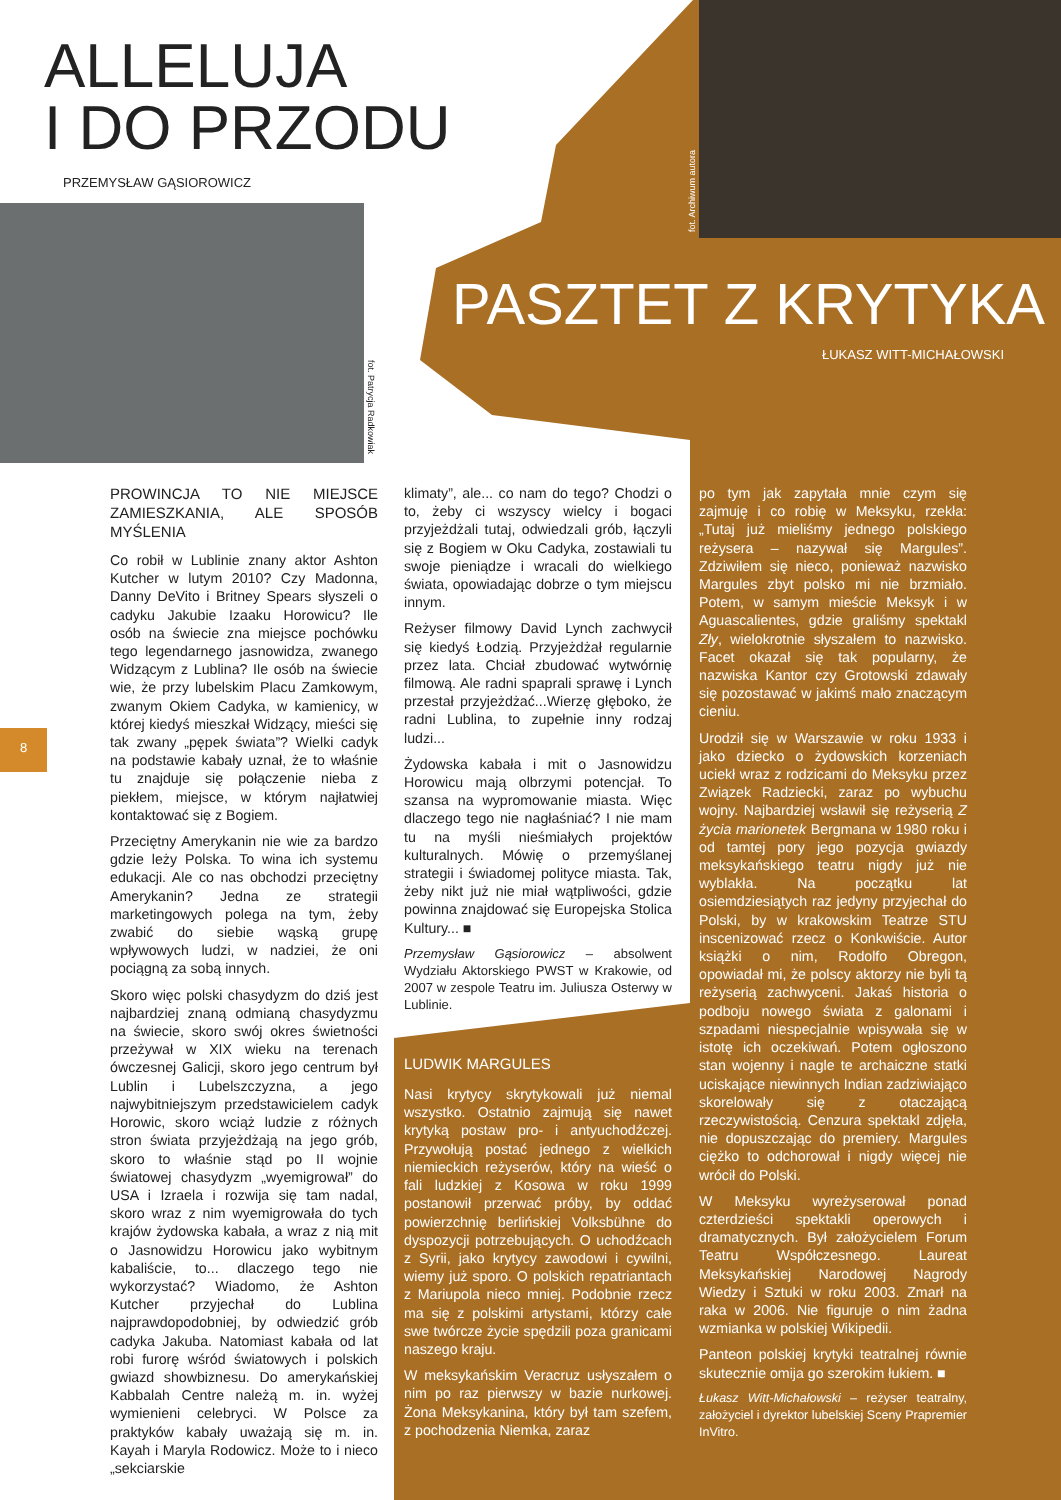ALLELUJA
I DO PRZODU
PRZEMYSŁAW GĄSIOROWICZ
fot. Patrycja Radkowiak
fot. Archiwum autora
PASZTET Z KRYTYKA
ŁUKASZ WITT-MICHAŁOWSKI
8
PROWINCJA TO NIE MIEJSCE ZAMIESZKANIA, ALE SPOSÓB MYŚLENIA
Co robił w Lublinie znany aktor Ashton Kutcher w lutym 2010? Czy Madonna, Danny DeVito i Britney Spears słyszeli o cadyku Jakubie Izaaku Horowicu? Ile osób na świecie zna miejsce pochówku tego legendarnego jasnowidza, zwanego Widzącym z Lublina? Ile osób na świecie wie, że przy lubelskim Placu Zamkowym, zwanym Okiem Cadyka, w kamienicy, w której kiedyś mieszkał Widzący, mieści się tak zwany „pępek świata”? Wielki cadyk na podstawie kabały uznał, że to właśnie tu znajduje się połączenie nieba z piekłem, miejsce, w którym najłatwiej kontaktować się z Bogiem.
Przeciętny Amerykanin nie wie za bardzo gdzie leży Polska. To wina ich systemu edukacji. Ale co nas obchodzi przeciętny Amerykanin? Jedna ze strategii marketingowych polega na tym, żeby zwabić do siebie wąską grupę wpływowych ludzi, w nadziei, że oni pociągną za sobą innych.
Skoro więc polski chasydyzm do dziś jest najbardziej znaną odmianą chasydyzmu na świecie, skoro swój okres świetności przeżywał w XIX wieku na terenach ówczesnej Galicji, skoro jego centrum był Lublin i Lubelszczyzna, a jego najwybitniejszym przedstawicielem cadyk Horowic, skoro wciąż ludzie z różnych stron świata przyjeżdżają na jego grób, skoro to właśnie stąd po II wojnie światowej chasydyzm „wyemigrował” do USA i Izraela i rozwija się tam nadal, skoro wraz z nim wyemigrowała do tych krajów żydowska kabała, a wraz z nią mit o Jasnowidzu Horowicu jako wybitnym kabaliście, to... dlaczego tego nie wykorzystać? Wiadomo, że Ashton Kutcher przyjechał do Lublina najprawdopodobniej, by odwiedzić grób cadyka Jakuba. Natomiast kabała od lat robi furorę wśród światowych i polskich gwiazd showbiznesu. Do amerykańskiej Kabbalah Centre należą m. in. wyżej wymienieni celebryci. W Polsce za praktyków kabały uważają się m. in. Kayah i Maryla Rodowicz. Może to i nieco „sekciarskie
klimaty”, ale... co nam do tego? Chodzi o to, żeby ci wszyscy wielcy i bogaci przyjeżdżali tutaj, odwiedzali grób, łączyli się z Bogiem w Oku Cadyka, zostawiali tu swoje pieniądze i wracali do wielkiego świata, opowiadając dobrze o tym miejscu innym.
Reżyser filmowy David Lynch zachwycił się kiedyś Łodzią. Przyjeżdżał regularnie przez lata. Chciał zbudować wytwórnię filmową. Ale radni spaprali sprawę i Lynch przestał przyjeżdżać...Wierzę głęboko, że radni Lublina, to zupełnie inny rodzaj ludzi...
Żydowska kabała i mit o Jasnowidzu Horowicu mają olbrzymi potencjał. To szansa na wypromowanie miasta. Więc dlaczego tego nie nagłaśniać? I nie mam tu na myśli nieśmiałych projektów kulturalnych. Mówię o przemyślanej strategii i świadomej polityce miasta. Tak, żeby nikt już nie miał wątpliwości, gdzie powinna znajdować się Europejska Stolica Kultury... ■
Przemysław Gąsiorowicz – absolwent Wydziału Aktorskiego PWST w Krakowie, od 2007 w zespole Teatru im. Juliusza Osterwy w Lublinie.
LUDWIK MARGULES
Nasi krytycy skrytykowali już niemal wszystko. Ostatnio zajmują się nawet krytyką postaw pro- i antyuchodźczej. Przywołują postać jednego z wielkich niemieckich reżyserów, który na wieść o fali ludzkiej z Kosowa w roku 1999 postanowił przerwać próby, by oddać powierzchnię berlińskiej Volksbühne do dyspozycji potrzebujących. O uchodźcach z Syrii, jako krytycy zawodowi i cywilni, wiemy już sporo. O polskich repatriantach z Mariupola nieco mniej. Podobnie rzecz ma się z polskimi artystami, którzy całe swe twórcze życie spędzili poza granicami naszego kraju.
W meksykańskim Veracruz usłyszałem o nim po raz pierwszy w bazie nurkowej. Żona Meksykanina, który był tam szefem, z pochodzenia Niemka, zaraz
po tym jak zapytała mnie czym się zajmuję i co robię w Meksyku, rzekła: „Tutaj już mieliśmy jednego polskiego reżysera – nazywał się Margules”. Zdziwiłem się nieco, ponieważ nazwisko Margules zbyt polsko mi nie brzmiało. Potem, w samym mieście Meksyk i w Aguascalientes, gdzie graliśmy spektakl Zły, wielokrotnie słyszałem to nazwisko. Facet okazał się tak popularny, że nazwiska Kantor czy Grotowski zdawały się pozostawać w jakimś mało znaczącym cieniu.
Urodził się w Warszawie w roku 1933 i jako dziecko o żydowskich korzeniach uciekł wraz z rodzicami do Meksyku przez Związek Radziecki, zaraz po wybuchu wojny. Najbardziej wsławił się reżyserią Z życia marionetek Bergmana w 1980 roku i od tamtej pory jego pozycja gwiazdy meksykańskiego teatru nigdy już nie wyblakła. Na początku lat osiemdziesiątych raz jedyny przyjechał do Polski, by w krakowskim Teatrze STU inscenizować rzecz o Konkwiście. Autor książki o nim, Rodolfo Obregon, opowiadał mi, że polscy aktorzy nie byli tą reżyserią zachwyceni. Jakaś historia o podboju nowego świata z galonami i szpadami niespecjalnie wpisywała się w istotę ich oczekiwań. Potem ogłoszono stan wojenny i nagle te archaiczne statki uciskające niewinnych Indian zadziwiająco skorelowały się z otaczającą rzeczywistością. Cenzura spektakl zdjęła, nie dopuszczając do premiery. Margules ciężko to odchorował i nigdy więcej nie wrócił do Polski.
W Meksyku wyreżyserował ponad czterdzieści spektakli operowych i dramatycznych. Był założycielem Forum Teatru Współczesnego. Laureat Meksykańskiej Narodowej Nagrody Wiedzy i Sztuki w roku 2003. Zmarł na raka w 2006. Nie figuruje o nim żadna wzmianka w polskiej Wikipedii.
Panteon polskiej krytyki teatralnej równie skutecznie omija go szerokim łukiem. ■
Łukasz Witt-Michałowski – reżyser teatralny, założyciel i dyrektor lubelskiej Sceny Prapremier InVitro.